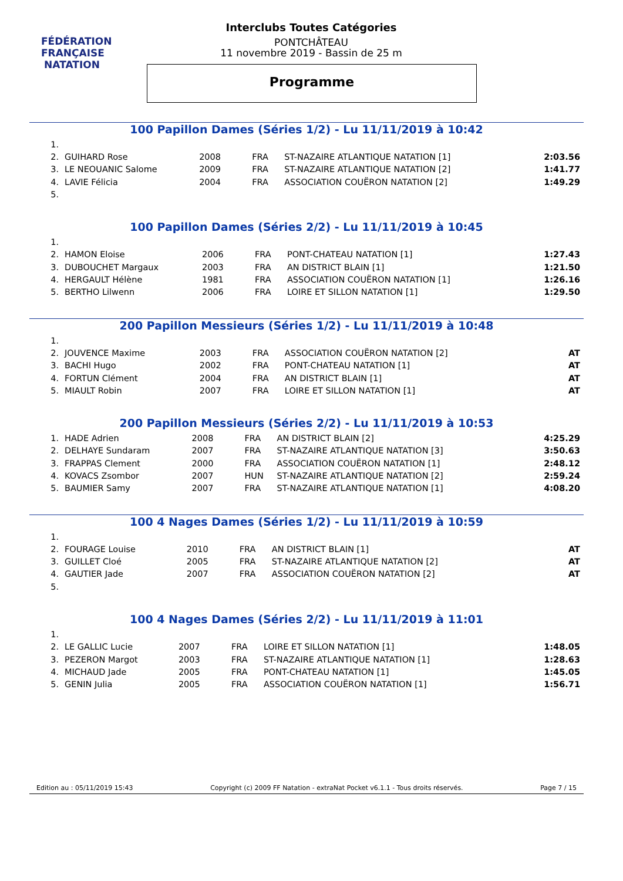FÉDÉRATION FRANÇAISE
NATATION
Interclubs Toutes Catégories
PONTCHÂTEAU
11 novembre 2019 - Bassin de 25 m
Programme
100 Papillon Dames (Séries 1/2) - Lu 11/11/2019 à 10:42
| 1. | | | | | |
| 2. | GUIHARD Rose | 2008 | FRA | ST-NAZAIRE ATLANTIQUE NATATION [1] | 2:03.56 |
| 3. | LE NEOUANIC Salome | 2009 | FRA | ST-NAZAIRE ATLANTIQUE NATATION [2] | 1:41.77 |
| 4. | LAVIE Félicia | 2004 | FRA | ASSOCIATION COUËRON NATATION [2] | 1:49.29 |
| 5. | | | | | |
100 Papillon Dames (Séries 2/2) - Lu 11/11/2019 à 10:45
| 1. | | | | | |
| 2. | HAMON Eloise | 2006 | FRA | PONT-CHATEAU NATATION [1] | 1:27.43 |
| 3. | DUBOUCHET Margaux | 2003 | FRA | AN DISTRICT BLAIN [1] | 1:21.50 |
| 4. | HERGAULT Hélène | 1981 | FRA | ASSOCIATION COUËRON NATATION [1] | 1:26.16 |
| 5. | BERTHO Lilwenn | 2006 | FRA | LOIRE ET SILLON NATATION [1] | 1:29.50 |
200 Papillon Messieurs (Séries 1/2) - Lu 11/11/2019 à 10:48
| 1. | | | | | |
| 2. | JOUVENCE Maxime | 2003 | FRA | ASSOCIATION COUËRON NATATION [2] | AT |
| 3. | BACHI Hugo | 2002 | FRA | PONT-CHATEAU NATATION [1] | AT |
| 4. | FORTUN Clément | 2004 | FRA | AN DISTRICT BLAIN [1] | AT |
| 5. | MIAULT Robin | 2007 | FRA | LOIRE ET SILLON NATATION [1] | AT |
200 Papillon Messieurs (Séries 2/2) - Lu 11/11/2019 à 10:53
| 1. | HADE Adrien | 2008 | FRA | AN DISTRICT BLAIN [2] | 4:25.29 |
| 2. | DELHAYE Sundaram | 2007 | FRA | ST-NAZAIRE ATLANTIQUE NATATION [3] | 3:50.63 |
| 3. | FRAPPAS Clement | 2000 | FRA | ASSOCIATION COUËRON NATATION [1] | 2:48.12 |
| 4. | KOVACS Zsombor | 2007 | HUN | ST-NAZAIRE ATLANTIQUE NATATION [2] | 2:59.24 |
| 5. | BAUMIER Samy | 2007 | FRA | ST-NAZAIRE ATLANTIQUE NATATION [1] | 4:08.20 |
100 4 Nages Dames (Séries 1/2) - Lu 11/11/2019 à 10:59
| 1. | | | | | |
| 2. | FOURAGE Louise | 2010 | FRA | AN DISTRICT BLAIN [1] | AT |
| 3. | GUILLET Cloé | 2005 | FRA | ST-NAZAIRE ATLANTIQUE NATATION [2] | AT |
| 4. | GAUTIER Jade | 2007 | FRA | ASSOCIATION COUËRON NATATION [2] | AT |
| 5. | | | | | |
100 4 Nages Dames (Séries 2/2) - Lu 11/11/2019 à 11:01
| 1. | | | | | |
| 2. | LE GALLIC Lucie | 2007 | FRA | LOIRE ET SILLON NATATION [1] | 1:48.05 |
| 3. | PEZERON Margot | 2003 | FRA | ST-NAZAIRE ATLANTIQUE NATATION [1] | 1:28.63 |
| 4. | MICHAUD Jade | 2005 | FRA | PONT-CHATEAU NATATION [1] | 1:45.05 |
| 5. | GENIN Julia | 2005 | FRA | ASSOCIATION COUËRON NATATION [1] | 1:56.71 |
Edition au : 05/11/2019 15:43 Copyright (c) 2009 FF Natation - extraNat Pocket v6.1.1 - Tous droits réservés. Page 7 / 15